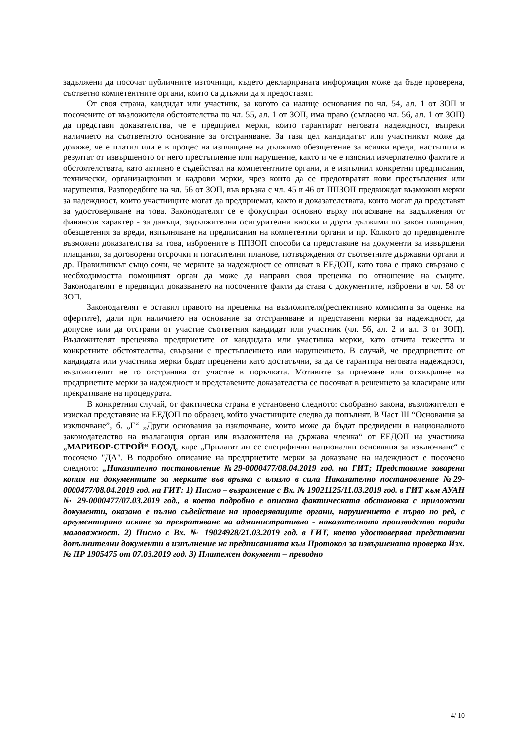задължени да посочат публичните източници, където декларираната информация може да бъде проверена, съответно компетентните органи, които са длъжни да я предоставят.
От своя страна, кандидат или участник, за когото са налице основания по чл. 54, ал. 1 от ЗОП и посочените от възложителя обстоятелства по чл. 55, ал. 1 от ЗОП, има право (съгласно чл. 56, ал. 1 от ЗОП) да представи доказателства, че е предприел мерки, които гарантират неговата надеждност, въпреки наличието на съответното основание за отстраняване. За тази цел кандидатът или участникът може да докаже, че е платил или е в процес на изплащане на дължимо обезщетение за всички вреди, настъпили в резултат от извършеното от него престъпление или нарушение, както и че е изяснил изчерпателно фактите и обстоятелствата, като активно е съдействал на компетентните органи, и е изпълнил конкретни предписания, технически, организационни и кадрови мерки, чрез които да се предотвратят нови престъпления или нарушения. Разпоредбите на чл. 56 от ЗОП, във връзка с чл. 45 и 46 от ППЗОП предвиждат възможни мерки за надеждност, които участниците могат да предприемат, както и доказателствата, които могат да представят за удостоверяване на това. Законодателят се е фокусирал основно върху погасяване на задължения от финансов характер - за данъци, задължителни осигурителни вноски и други дължими по закон плащания, обезщетения за вреди, изпълняване на предписания на компетентни органи и пр. Колкото до предвидените възможни доказателства за това, изброените в ППЗОП способи са представяне на документи за извършени плащания, за договорени отсрочки и погасителни планове, потвърждения от съответните държавни органи и др. Правилникът също сочи, че мерките за надеждност се описват в ЕЕДОП, като това е пряко свързано с необходимостта помощният орган да може да направи своя преценка по отношение на същите. Законодателят е предвидил доказването на посочените факти да става с документите, изброени в чл. 58 от ЗОП.
Законодателят е оставил правото на преценка на възложителя(респективно комисията за оценка на офертите), дали при наличието на основание за отстраняване и представени мерки за надеждност, да допусне или да отстрани от участие съответния кандидат или участник (чл. 56, ал. 2 и ал. 3 от ЗОП). Възложителят преценява предприетите от кандидата или участника мерки, като отчита тежестта и конкретните обстоятелства, свързани с престъплението или нарушението. В случай, че предприетите от кандидата или участника мерки бъдат преценени като достатъчни, за да се гарантира неговата надеждност, възложителят не го отстранява от участие в поръчката. Мотивите за приемане или отхвърляне на предприетите мерки за надеждност и представените доказателства се посочват в решението за класиране или прекратяване на процедурата.
В конкретния случай, от фактическа страна е установено следното: съобразно закона, възложителят е изискал представяне на ЕЕДОП по образец, който участниците следва да попълнят. В Част III “Основания за изключване”, б. „Г“ „Други основания за изключване, които може да бъдат предвидени в националното законодателство на възлагащия орган или възложителя на държава членка“ от ЕЕДОП на участника „МАРИБОР-СТРОЙ“ ЕООД, каре „Прилагат ли се специфични национални основания за изключване“ е посочено "ДА". В подробно описание на предприетите мерки за доказване на надеждност е посочено следното: „Наказателно постановление №29-0000477/08.04.2019 год. на ГИТ; Представяме заварени копия на документите за мерките във връзка с влязло в сила Наказателно постановление №29-0000477/08.04.2019 год. на ГИТ: 1) Писмо – възражение с Вх. № 19021125/11.03.2019 год. в ГИТ към АУАН № 29-0000477/07.03.2019 год., в което подробно е описана фактическата обстановка с приложени документи, оказано е пълно съдействие на проверяващите органи, нарушението е първо по ред, с аргументирано искане за прекратяване на административно - наказателното производство поради маловажност. 2) Писмо с Вх. № 19024928/21.03.2019 год. в ГИТ, което удостоверява представени допълнителни документи в изпълнение на предписанията към Протокол за извършената проверка Изх. № ПР 1905475 от 07.03.2019 год. 3) Платежен документ – преводно
4/ 10